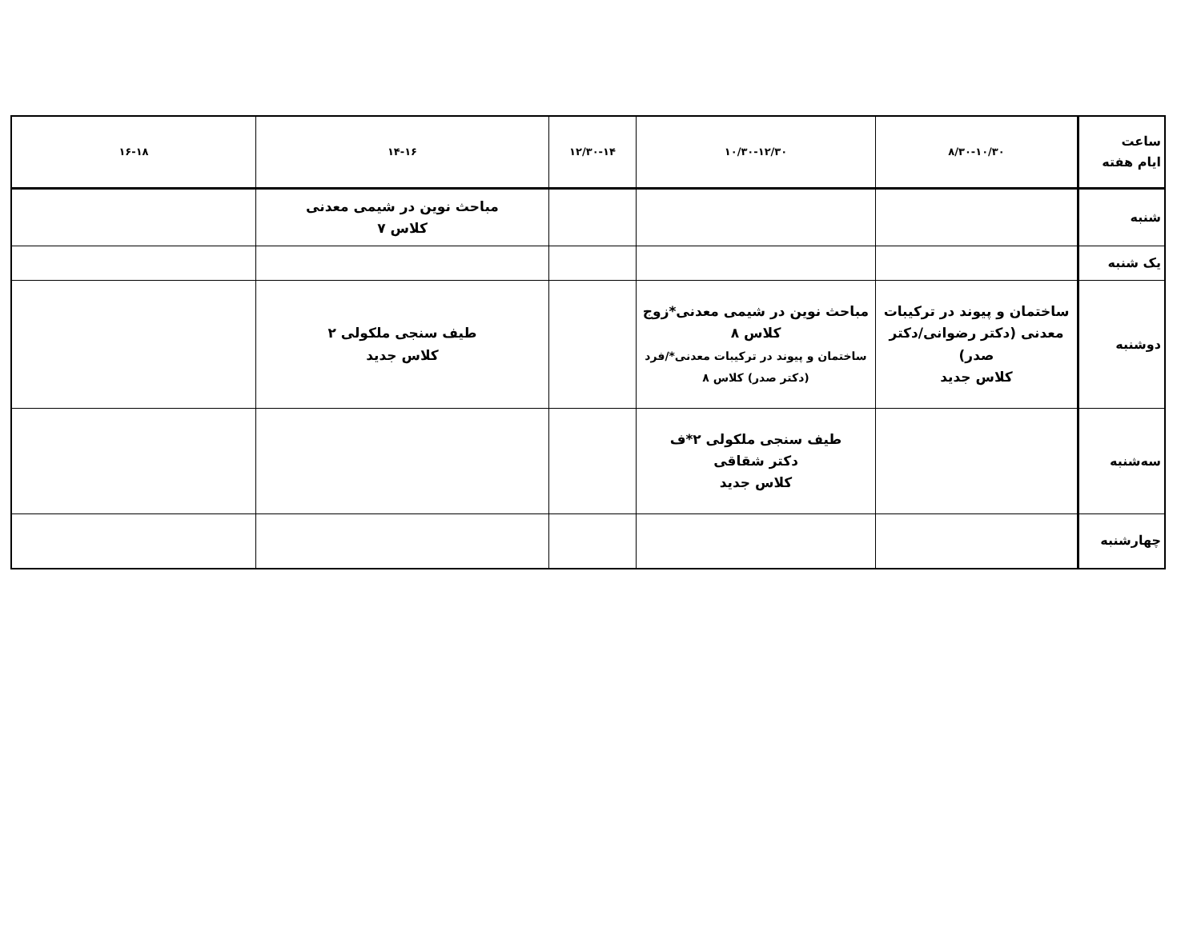| ساعت ایام هفته | ۸/۳۰-۱۰/۳۰ | ۱۰/۳۰-۱۲/۳۰ | ۱۲/۳۰-۱۴ | ۱۴-۱۶ | ۱۶-۱۸ |
| --- | --- | --- | --- | --- | --- |
| شنبه | | | | مباحث نوین در شیمی معدنی کلاس ۷ | |
| یک شنبه | | | | | |
| دوشنبه | ساختمان و پیوند در ترکیبات معدنی (دکتر رضوانی/دکتر صدر) کلاس جدید | مباحث نوین در شیمی معدنی*زوج کلاس ۸ ساختمان و پیوند در ترکیبات معدنی*/فرد (دکتر صدر) کلاس ۸ | | طیف سنجی ملکولی ۲ کلاس جدید | |
| سه‌شنبه | | طیف سنجی ملکولی ۲*ف دکتر شقاقی کلاس جدید | | | |
| چهارشنبه | | | | | |